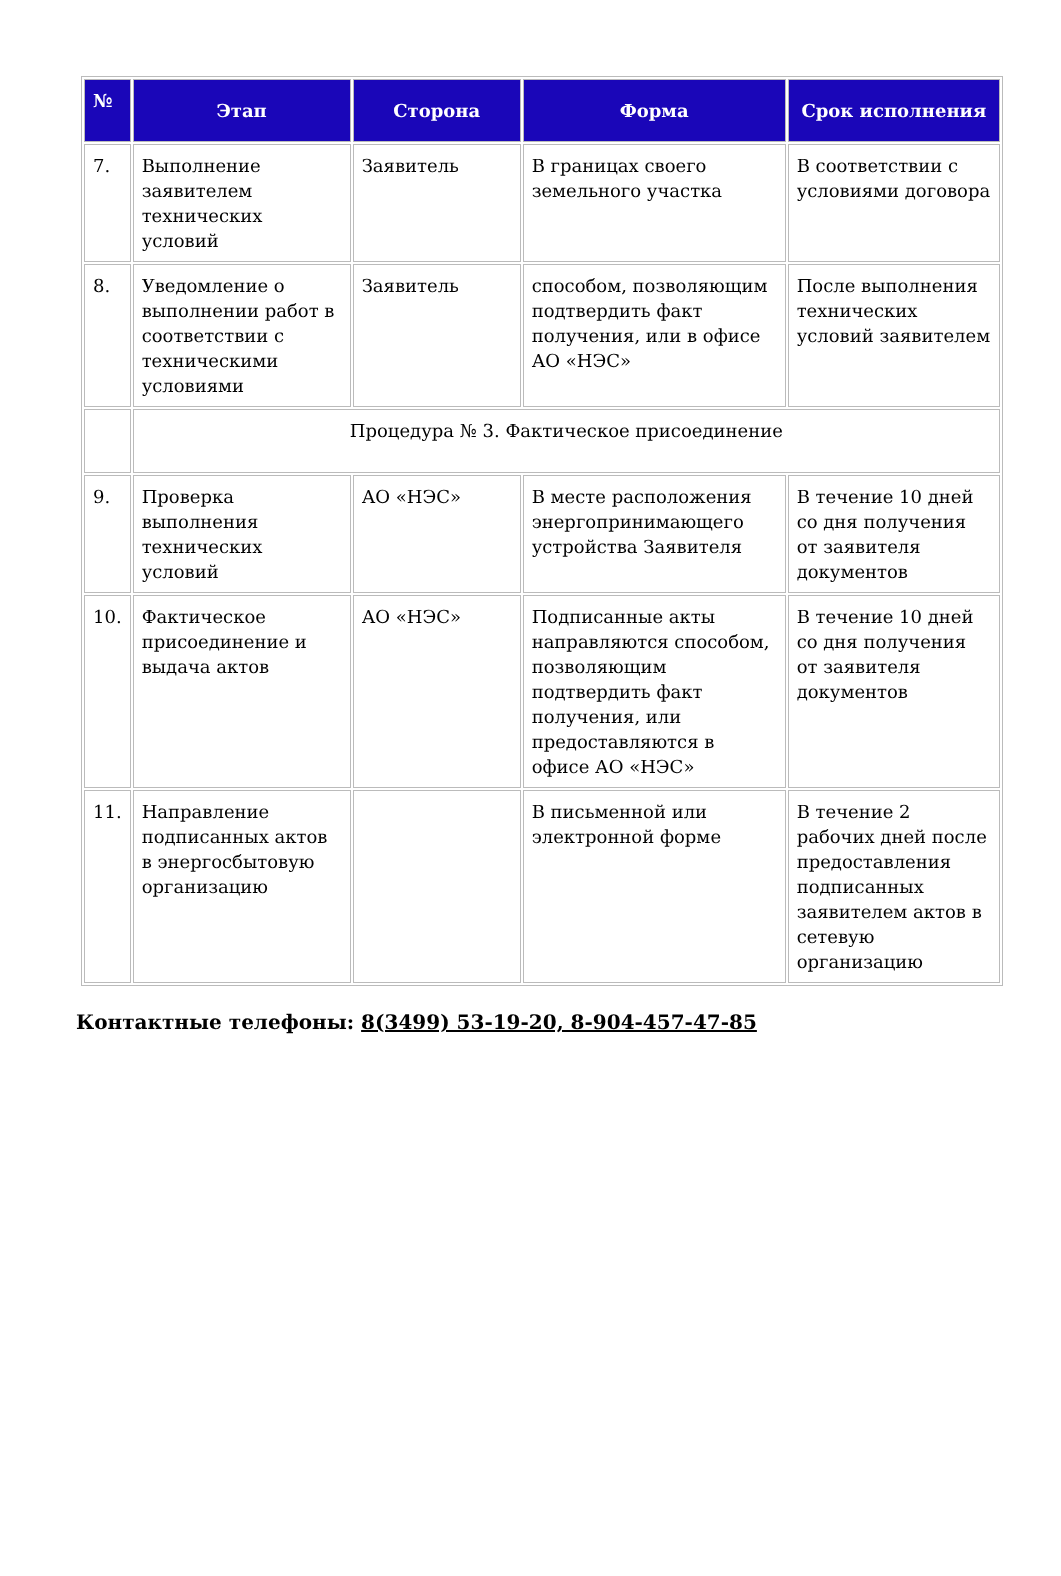| № | Этап | Сторона | Форма | Срок исполнения |
| --- | --- | --- | --- | --- |
| 7. | Выполнение заявителем технических условий | Заявитель | В границах своего земельного участка | В соответствии с условиями договора |
| 8. | Уведомление о выполнении работ в соответствии с техническими условиями | Заявитель | способом, позволяющим подтвердить факт получения, или в офисе АО «НЭС» | После выполнения технических условий заявителем |
| | Процедура № 3. Фактическое присоединение | | | |
| 9. | Проверка выполнения технических условий | АО «НЭС» | В месте расположения энергопринимающего устройства Заявителя | В течение 10 дней со дня получения от заявителя документов |
| 10. | Фактическое присоединение и выдача актов | АО «НЭС» | Подписанные акты направляются способом, позволяющим подтвердить факт получения, или предоставляются в офисе АО «НЭС» | В течение 10 дней со дня получения от заявителя документов |
| 11. | Направление подписанных актов в энергосбытовую организацию | | В письменной или электронной форме | В течение 2 рабочих дней после предоставления подписанных заявителем актов в сетевую организацию |
Контактные телефоны: 8(3499) 53-19-20, 8-904-457-47-85